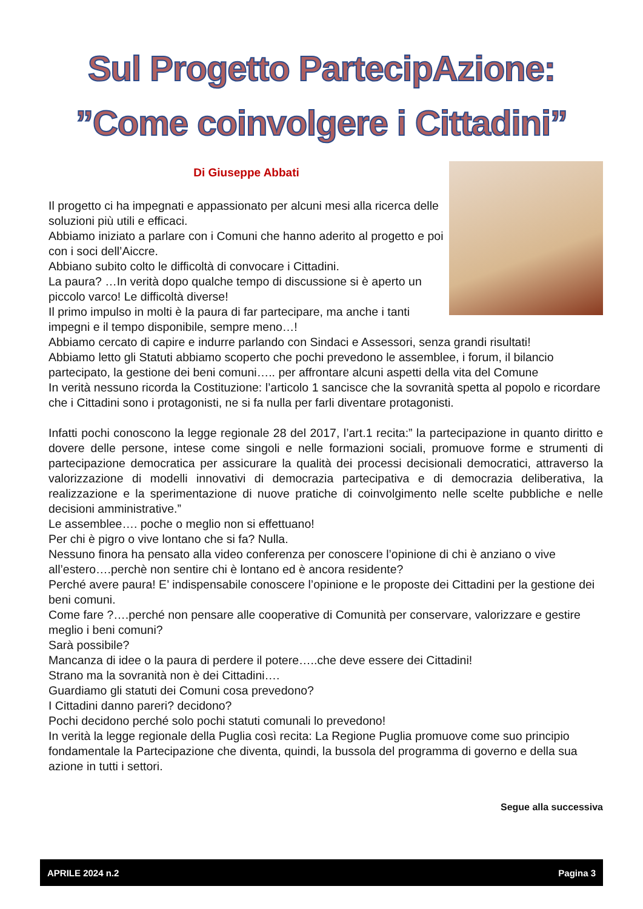Sul Progetto PartecipAzione:
”Come coinvolgere i Cittadini”
Di Giuseppe Abbati
Il progetto ci ha impegnati e appassionato per alcuni mesi alla ricerca delle soluzioni più utili e efficaci.
Abbiamo iniziato a parlare con i Comuni che hanno aderito al progetto e poi con i soci dell’Aiccre.
Abbiano subito colto le difficoltà di convocare i Cittadini.
La paura? …In verità dopo qualche tempo di discussione si è aperto un piccolo varco! Le difficoltà diverse!
Il primo impulso in molti è la paura di far partecipare, ma anche i tanti impegni e il tempo disponibile, sempre meno…!
Abbiamo cercato di capire e indurre parlando con Sindaci e Assessori, senza grandi risultati!
Abbiamo letto gli Statuti abbiamo scoperto che pochi prevedono le assemblee, i forum, il bilancio partecipato, la gestione dei beni comuni….. per affrontare alcuni aspetti della vita del Comune
In verità nessuno ricorda la Costituzione: l’articolo 1 sancisce che la sovranità spetta al popolo e ricordare che i Cittadini sono i protagonisti, ne si fa nulla per farli diventare protagonisti.
Infatti pochi conoscono la legge regionale 28 del 2017, l’art.1 recita:” la partecipazione in quanto diritto e dovere delle persone, intese come singoli e nelle formazioni sociali, promuove forme e strumenti di partecipazione democratica per assicurare la qualità dei processi decisionali democratici, attraverso la valorizzazione di modelli innovativi di democrazia partecipativa e di democrazia deliberativa, la realizzazione e la sperimentazione di nuove pratiche di coinvolgimento nelle scelte pubbliche e nelle decisioni amministrative.”
Le assemblee…. poche o meglio non si effettuano!
Per chi è pigro o vive lontano che si fa? Nulla.
Nessuno finora ha pensato alla video conferenza per conoscere l’opinione di chi è anziano o vive all’estero….perchè non sentire chi è lontano ed è ancora residente?
Perché avere paura! E’ indispensabile conoscere l’opinione e le proposte dei Cittadini per la gestione dei beni comuni.
Come fare ?….perché non pensare alle cooperative di Comunità per conservare, valorizzare e gestire meglio i beni comuni?
Sarà possibile?
Mancanza di idee o la paura di perdere il potere…..che deve essere dei Cittadini!
Strano ma la sovranità non è dei Cittadini….
Guardiamo gli statuti dei Comuni cosa prevedono?
I Cittadini danno pareri? decidono?
Pochi decidono perché solo pochi statuti comunali lo prevedono!
In verità la legge regionale della Puglia così recita: La Regione Puglia promuove come suo principio fondamentale la Partecipazione che diventa, quindi, la bussola del programma di governo e della sua azione in tutti i settori.
Segue alla successiva
APRILE 2024 n.2 Pagina 3